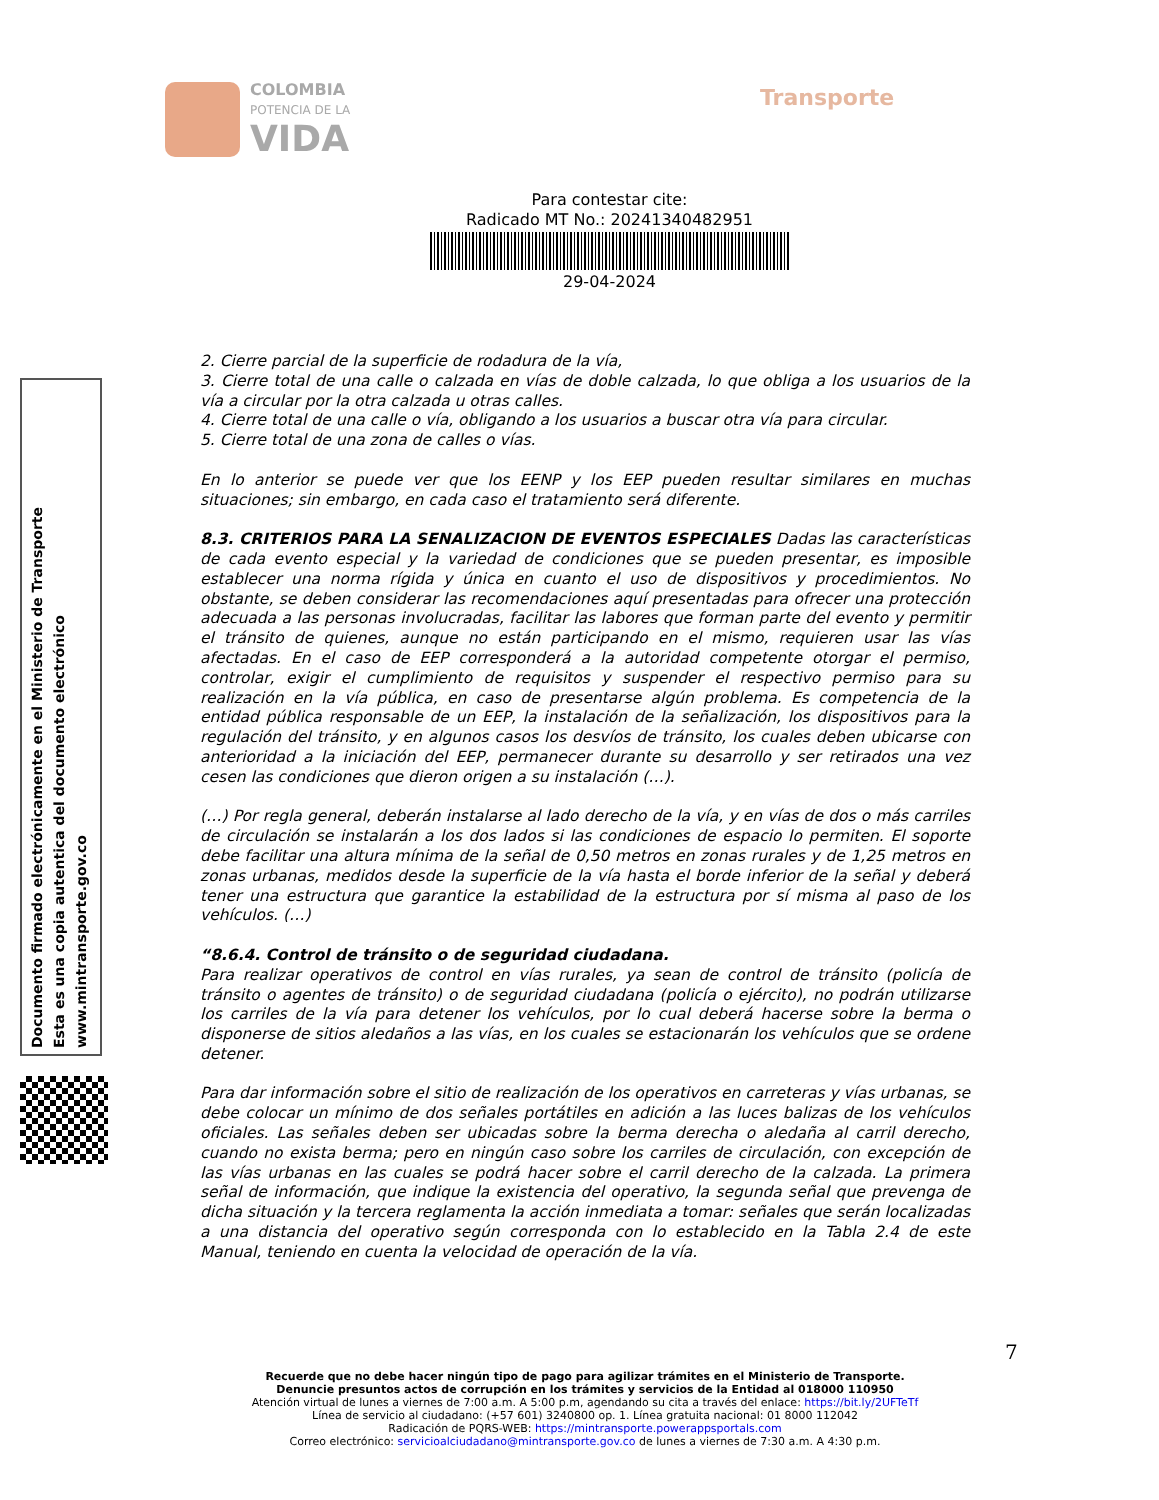COLOMBIA
POTENCIA DE LA
VIDA
Transporte
Para contestar cite:
Radicado MT No.: 20241340482951
29-04-2024
Documento firmado electrónicamente en el Ministerio de Transporte
Esta es una copia autentica del documento electrónico
www.mintransporte.gov.co
2. Cierre parcial de la superficie de rodadura de la vía,
3. Cierre total de una calle o calzada en vías de doble calzada, lo que obliga a los usuarios de la vía a circular por la otra calzada u otras calles.
4. Cierre total de una calle o vía, obligando a los usuarios a buscar otra vía para circular.
5. Cierre total de una zona de calles o vías.
En lo anterior se puede ver que los EENP y los EEP pueden resultar similares en muchas situaciones; sin embargo, en cada caso el tratamiento será diferente.
8.3. CRITERIOS PARA LA SENALIZACION DE EVENTOS ESPECIALES Dadas las características de cada evento especial y la variedad de condiciones que se pueden presentar, es imposible establecer una norma rígida y única en cuanto el uso de dispositivos y procedimientos. No obstante, se deben considerar las recomendaciones aquí presentadas para ofrecer una protección adecuada a las personas involucradas, facilitar las labores que forman parte del evento y permitir el tránsito de quienes, aunque no están participando en el mismo, requieren usar las vías afectadas. En el caso de EEP corresponderá a la autoridad competente otorgar el permiso, controlar, exigir el cumplimiento de requisitos y suspender el respectivo permiso para su realización en la vía pública, en caso de presentarse algún problema. Es competencia de la entidad pública responsable de un EEP, la instalación de la señalización, los dispositivos para la regulación del tránsito, y en algunos casos los desvíos de tránsito, los cuales deben ubicarse con anterioridad a la iniciación del EEP, permanecer durante su desarrollo y ser retirados una vez cesen las condiciones que dieron origen a su instalación (…).
(…) Por regla general, deberán instalarse al lado derecho de la vía, y en vías de dos o más carriles de circulación se instalarán a los dos lados si las condiciones de espacio lo permiten. El soporte debe facilitar una altura mínima de la señal de 0,50 metros en zonas rurales y de 1,25 metros en zonas urbanas, medidos desde la superficie de la vía hasta el borde inferior de la señal y deberá tener una estructura que garantice la estabilidad de la estructura por sí misma al paso de los vehículos. (…)
“8.6.4. Control de tránsito o de seguridad ciudadana.
Para realizar operativos de control en vías rurales, ya sean de control de tránsito (policía de tránsito o agentes de tránsito) o de seguridad ciudadana (policía o ejército), no podrán utilizarse los carriles de la vía para detener los vehículos, por lo cual deberá hacerse sobre la berma o disponerse de sitios aledaños a las vías, en los cuales se estacionarán los vehículos que se ordene detener.
Para dar información sobre el sitio de realización de los operativos en carreteras y vías urbanas, se debe colocar un mínimo de dos señales portátiles en adición a las luces balizas de los vehículos oficiales. Las señales deben ser ubicadas sobre la berma derecha o aledaña al carril derecho, cuando no exista berma; pero en ningún caso sobre los carriles de circulación, con excepción de las vías urbanas en las cuales se podrá hacer sobre el carril derecho de la calzada. La primera señal de información, que indique la existencia del operativo, la segunda señal que prevenga de dicha situación y la tercera reglamenta la acción inmediata a tomar: señales que serán localizadas a una distancia del operativo según corresponda con lo establecido en la Tabla 2.4 de este Manual, teniendo en cuenta la velocidad de operación de la vía.
7
Recuerde que no debe hacer ningún tipo de pago para agilizar trámites en el Ministerio de Transporte.
Denuncie presuntos actos de corrupción en los trámites y servicios de la Entidad al 018000 110950
Atención virtual de lunes a viernes de 7:00 a.m. A 5:00 p.m, agendando su cita a través del enlace: https://bit.ly/2UFTeTf
Línea de servicio al ciudadano: (+57 601) 3240800 op. 1. Línea gratuita nacional: 01 8000 112042
Radicación de PQRS-WEB: https://mintransporte.powerappsportals.com
Correo electrónico: servicioalciudadano@mintransporte.gov.co de lunes a viernes de 7:30 a.m. A 4:30 p.m.